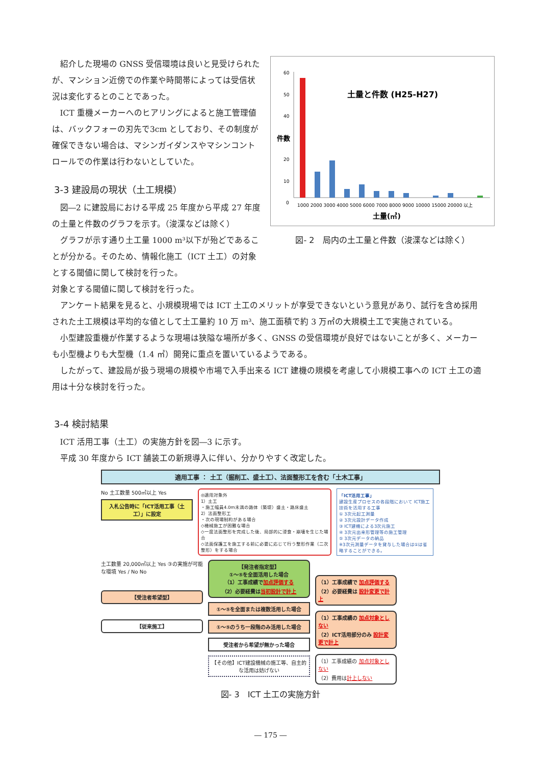紹介した現場の GNSS 受信環境は良いと見受けられたが、マンション近傍での作業や時間帯によっては受信状況は変化するとのことであった。
ICT 重機メーカーへのヒアリングによると施工管理値は、バックフォーの刃先で3cm としており、その制度が確保できない場合は、マシンガイダンスやマシンコントロールでの作業は行わないとしていた。
3-3 建設局の現状（土工規模）
図―2 に建設局における平成 25 年度から平成 27 年度の土量と件数のグラフを示す。（浚渫などは除く）
グラフが示す通り土工量 1000 m³以下が殆どであることが分かる。そのため、情報化施工（ICT 土工）の対象とする閾値に関して検討を行った。
件数
60
50
40
30
20
10
0
土量と件数 (H25-H27)
1000 2000 3000 4000 5000 6000 7000 8000 9000 10000 15000 20000 以上
土量(㎥)
図- 2　局内の土工量と件数（浚渫などは除く）
対象とする閾値に関して検討を行った。
アンケート結果を見ると、小規模現場では ICT 土工のメリットが享受できないという意見があり、試行を含め採用された土工規模は平均的な値として土工量約 10 万 m³、施工面積で約 3 万㎡の大規模土工で実施されている。
小型建設重機が作業するような現場は狭隘な場所が多く、GNSS の受信環境が良好ではないことが多く、メーカーも小型機よりも大型機（1.4 ㎥）開発に重点を置いているようである。
したがって、建設局が扱う現場の規模や市場で入手出来る ICT 建機の規模を考慮して小規模工事への ICT 土工の適用は十分な検討を行った。
3-4 検討結果
ICT 活用工事（土工）の実施方針を図―3 に示す。
平成 30 年度から ICT 舗装工の新規導入に伴い、分かりやすく改定した。
適用工事 ： 土工（掘削工、盛土工）、法面整形工を含む「土木工事」
No 土工数量 500㎥以上 Yes
入札公告時に「ICT活用工事（土工）」に設定
◎適用対象外
1）土工
・施工幅員4.0m未満の路体（築堤）盛土・路床盛土
2）法面整形工
・次の現場制約がある場合
◇機械施工が困難な場合
◇一度法面整形を完成した後、局部的に浸食・崩壊を生じた場合
◇法面保護工を施工する前に必要に応じて行う整形作業（二次整形）をする場合
「ICT活用工事」
建設生産プロセスの各段階において ICT施工技術を活用する工事
① 3次元起工測量
② 3次元設計データ作成
③ ICT建機による3次元施工
④ 3次元出来形管理等の施工管理
⑤ 3次元データの納品
※3次元測量データを貸与した場合は①は省略することができる。
土工数量 20,000㎥以上 Yes ③の実施が可能な環境 Yes / No No
【受注者希望型】
【従来施工】
【発注者指定型】
①～⑤を全面活用した場合
（1）工事成績で加点評価する
（2）必要経費は当初設計で計上
①～⑤を全面または複数活用した場合
①～⑤のうち一段階のみ活用した場合
受注者から希望が無かった場合
【その他】ICT建設機械の施工等、自主的な活用は妨げない
（1）工事成績で 加点評価する
（2）必要経費は 設計変更で計上
（1）工事成績の 加点対象としない
（2）ICT活用部分のみ 設計変更で計上
（1）工事成績の 加点対象としない
（2）費用は計上しない
図- 3　ICT 土工の実施方針
― 175 ―